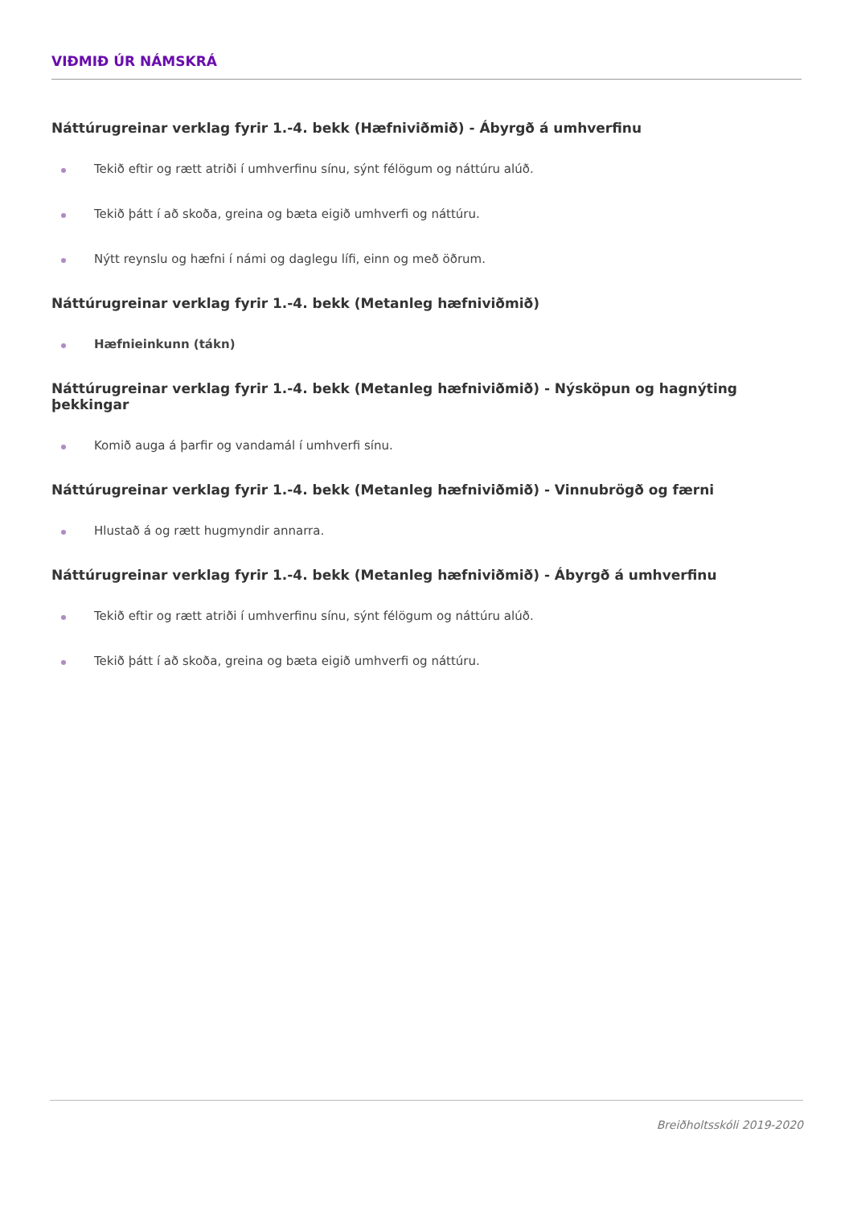VIÐMIÐ ÚR NÁMSKRÁ
Náttúrugreinar verklag fyrir 1.-4. bekk (Hæfniviðmið) - Ábyrgð á umhverfinu
Tekið eftir og rætt atriði í umhverfinu sínu, sýnt félögum og náttúru alúð.
Tekið þátt í að skoða, greina og bæta eigið umhverfi og náttúru.
Nýtt reynslu og hæfni í námi og daglegu lífi, einn og með öðrum.
Náttúrugreinar verklag fyrir 1.-4. bekk (Metanleg hæfniviðmið)
Hæfnieinkunn (tákn)
Náttúrugreinar verklag fyrir 1.-4. bekk (Metanleg hæfniviðmið) - Nýsköpun og hagnýting þekkingar
Komið auga á þarfir og vandamál í umhverfi sínu.
Náttúrugreinar verklag fyrir 1.-4. bekk (Metanleg hæfniviðmið) - Vinnubrögð og færni
Hlustað á og rætt hugmyndir annarra.
Náttúrugreinar verklag fyrir 1.-4. bekk (Metanleg hæfniviðmið) - Ábyrgð á umhverfinu
Tekið eftir og rætt atriði í umhverfinu sínu, sýnt félögum og náttúru alúð.
Tekið þátt í að skoða, greina og bæta eigið umhverfi og náttúru.
Breiðholtsskóli 2019-2020